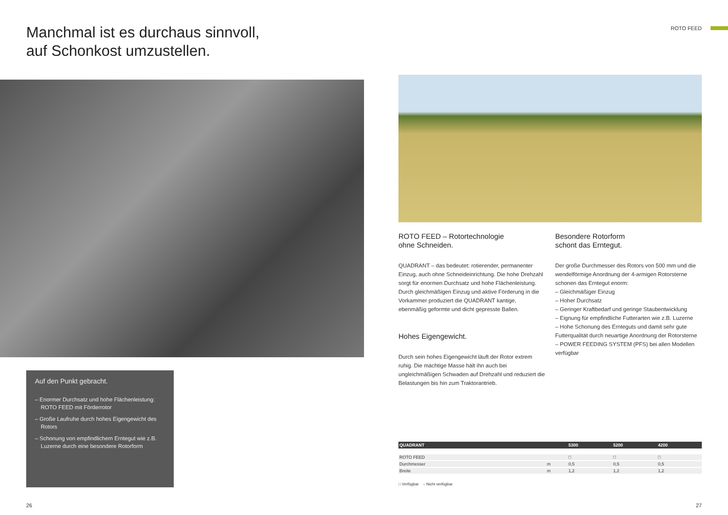Manchmal ist es durchaus sinnvoll,
auf Schonkost umzustellen.
Auf den Punkt gebracht.
– Enormer Durchsatz und hohe Flächenleistung: ROTO FEED mit Förderrotor
– Große Laufruhe durch hohes Eigengewicht des Rotors
– Schonung von empfindlichem Erntegut wie z.B. Luzerne durch eine besondere Rotorform
26
ROTO FEED
ROTO FEED – Rotortechnologie
ohne Schneiden.
QUADRANT – das bedeutet: rotierender, permanenter Einzug, auch ohne Schneideinrichtung. Die hohe Drehzahl sorgt für enormen Durchsatz und hohe Flächenleistung. Durch gleichmäßigen Einzug und aktive Förderung in die Vorkammer produziert die QUADRANT kantige, ebenmäßig geformte und dicht gepresste Ballen.
Hohes Eigengewicht.
Durch sein hohes Eigengewicht läuft der Rotor extrem ruhig. Die mächtige Masse hält ihn auch bei ungleichmäßigen Schwaden auf Drehzahl und reduziert die Belastungen bis hin zum Traktorantrieb.
Besondere Rotorform
schont das Erntegut.
Der große Durchmesser des Rotors von 500 mm und die wendelförmige Anordnung der 4-armigen Rotorsterne schonen das Erntegut enorm:
– Gleichmäßiger Einzug
– Hoher Durchsatz
– Geringer Kraftbedarf und geringe Staubentwicklung
– Eignung für empfindliche Futterarten wie z.B. Luzerne
– Hohe Schonung des Ernteguts und damit sehr gute Futterqualität durch neuartige Anordnung der Rotorsterne
– POWER FEEDING SYSTEM (PFS) bei allen Modellen verfügbar
| QUADRANT | | 5300 | 5200 | 4200 |
| --- | --- | --- | --- | --- |
| ROTO FEED | | □ | □ | □ |
| Durchmesser | m | 0,5 | 0,5 | 0,5 |
| Breite | m | 1,2 | 1,2 | 1,2 |
□ Verfügbar – Nicht verfügbar
27